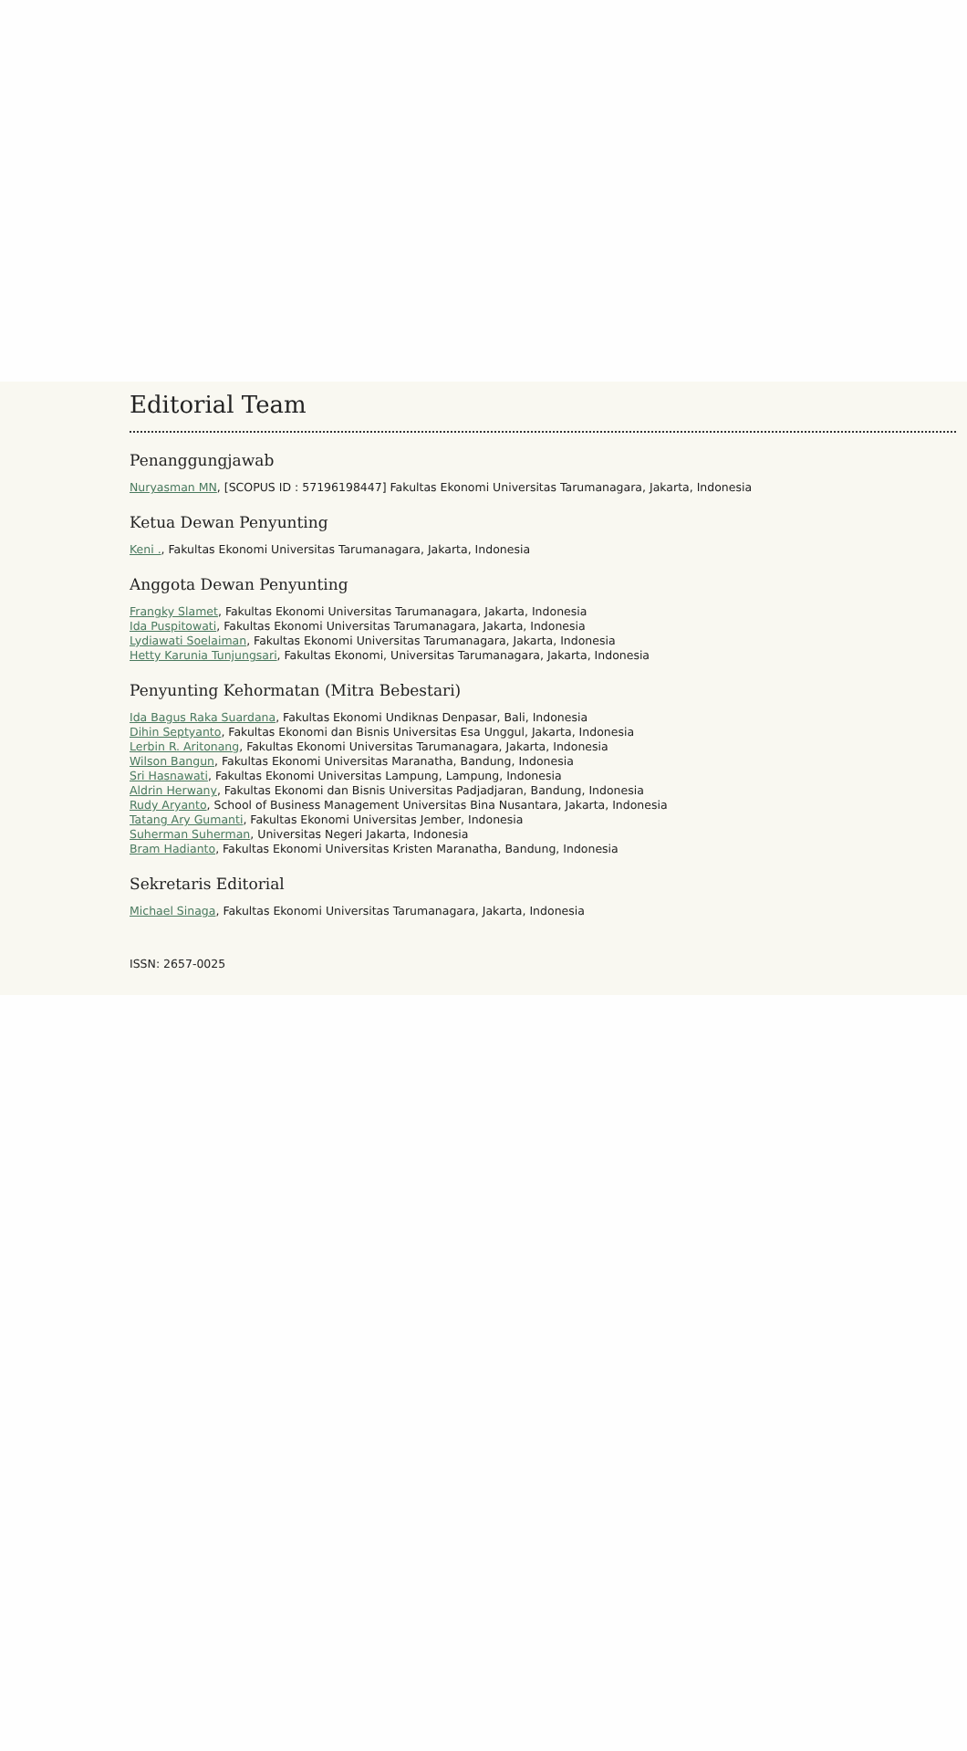Editorial Team
Penanggungjawab
Nuryasman MN, [SCOPUS ID : 57196198447] Fakultas Ekonomi Universitas Tarumanagara, Jakarta, Indonesia
Ketua Dewan Penyunting
Keni ., Fakultas Ekonomi Universitas Tarumanagara, Jakarta, Indonesia
Anggota Dewan Penyunting
Frangky Slamet, Fakultas Ekonomi Universitas Tarumanagara, Jakarta, Indonesia
Ida Puspitowati, Fakultas Ekonomi Universitas Tarumanagara, Jakarta, Indonesia
Lydiawati Soelaiman, Fakultas Ekonomi Universitas Tarumanagara, Jakarta, Indonesia
Hetty Karunia Tunjungsari, Fakultas Ekonomi, Universitas Tarumanagara, Jakarta, Indonesia
Penyunting Kehormatan (Mitra Bebestari)
Ida Bagus Raka Suardana, Fakultas Ekonomi Undiknas Denpasar, Bali, Indonesia
Dihin Septyanto, Fakultas Ekonomi dan Bisnis Universitas Esa Unggul, Jakarta, Indonesia
Lerbin R. Aritonang, Fakultas Ekonomi Universitas Tarumanagara, Jakarta, Indonesia
Wilson Bangun, Fakultas Ekonomi Universitas Maranatha, Bandung, Indonesia
Sri Hasnawati, Fakultas Ekonomi Universitas Lampung, Lampung, Indonesia
Aldrin Herwany, Fakultas Ekonomi dan Bisnis Universitas Padjadjaran, Bandung, Indonesia
Rudy Aryanto, School of Business Management Universitas Bina Nusantara, Jakarta, Indonesia
Tatang Ary Gumanti, Fakultas Ekonomi Universitas Jember, Indonesia
Suherman Suherman, Universitas Negeri Jakarta, Indonesia
Bram Hadianto, Fakultas Ekonomi Universitas Kristen Maranatha, Bandung, Indonesia
Sekretaris Editorial
Michael Sinaga, Fakultas Ekonomi Universitas Tarumanagara, Jakarta, Indonesia
ISSN: 2657-0025